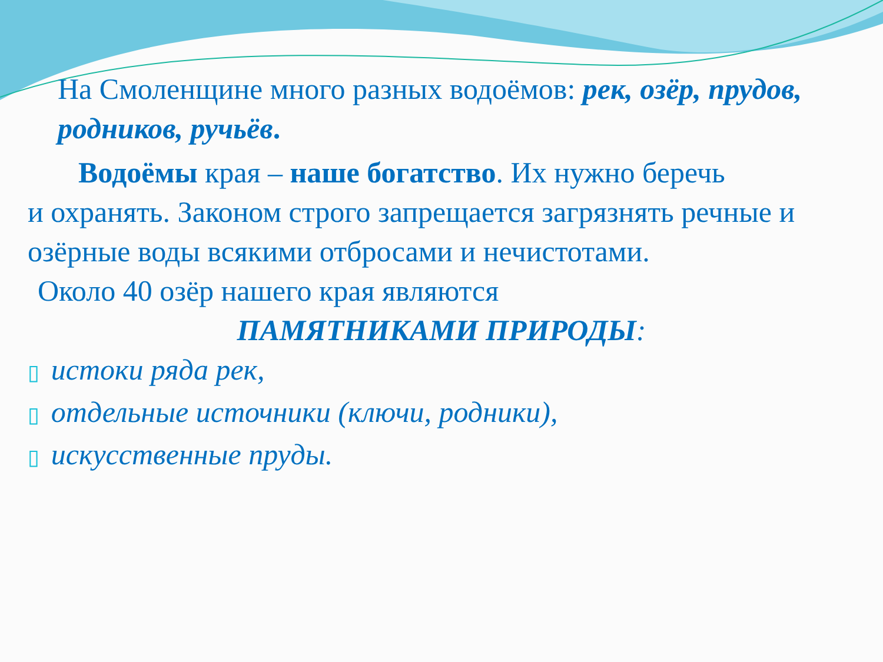На Смоленщине много разных водоёмов: рек, озёр, прудов, родников, ручьёв.
Водоёмы края – наше богатство. Их нужно беречь
и охранять. Законом строго запрещается загрязнять речные и озёрные воды всякими отбросами и нечистотами.
Около 40 озёр нашего края являются
ПАМЯТНИКАМИ ПРИРОДЫ:
▯ истоки ряда рек,
▯ отдельные источники (ключи, родники),
▯ искусственные пруды.